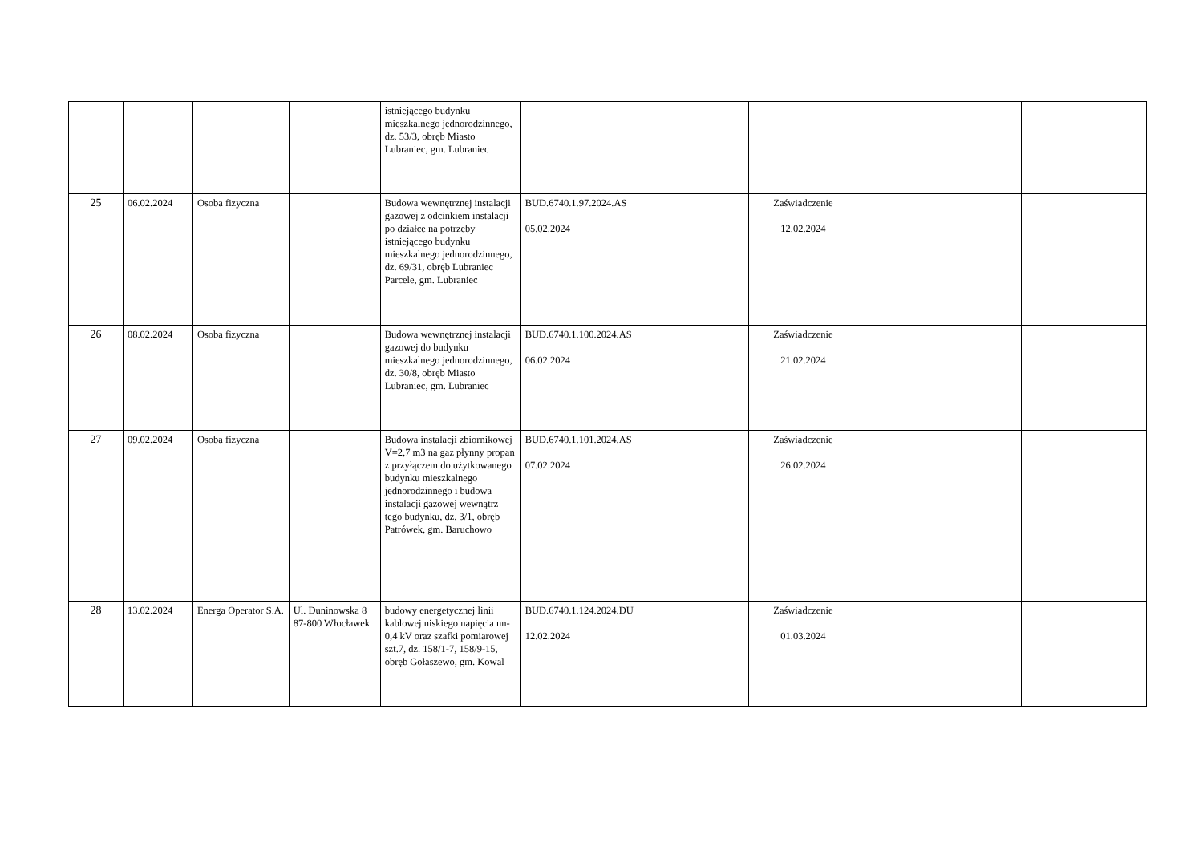| | | | | istniejącego budynku mieszkalnego jednorodzinnego, dz. 53/3, obręb Miasto Lubraniec, gm. Lubraniec | | | | | |
| 25 | 06.02.2024 | Osoba fizyczna | | Budowa wewnętrznej instalacji gazowej z odcinkiem instalacji po działce na potrzeby istniejącego budynku mieszkalnego jednorodzinnego, dz. 69/31, obręb Lubraniec Parcele, gm. Lubraniec | BUD.6740.1.97.2024.AS 05.02.2024 | | Zaświadczenie 12.02.2024 | | |
| 26 | 08.02.2024 | Osoba fizyczna | | Budowa wewnętrznej instalacji gazowej do budynku mieszkalnego jednorodzinnego, dz. 30/8, obręb Miasto Lubraniec, gm. Lubraniec | BUD.6740.1.100.2024.AS 06.02.2024 | | Zaświadczenie 21.02.2024 | | |
| 27 | 09.02.2024 | Osoba fizyczna | | Budowa instalacji zbiornikowej V=2,7 m3 na gaz płynny propan z przyłączem do użytkowanego budynku mieszkalnego jednorodzinnego i budowa instalacji gazowej wewnątrz tego budynku, dz. 3/1, obręb Patrówek, gm. Baruchowo | BUD.6740.1.101.2024.AS 07.02.2024 | | Zaświadczenie 26.02.2024 | | |
| 28 | 13.02.2024 | Energa Operator S.A. | Ul. Duninowska 8 87-800 Włocławek | budowy energetycznej linii kablowej niskiego napięcia nn-0,4 kV oraz szafki pomiarowej szt.7, dz. 158/1-7, 158/9-15, obręb Gołaszewo, gm. Kowal | BUD.6740.1.124.2024.DU 12.02.2024 | | Zaświadczenie 01.03.2024 | | |